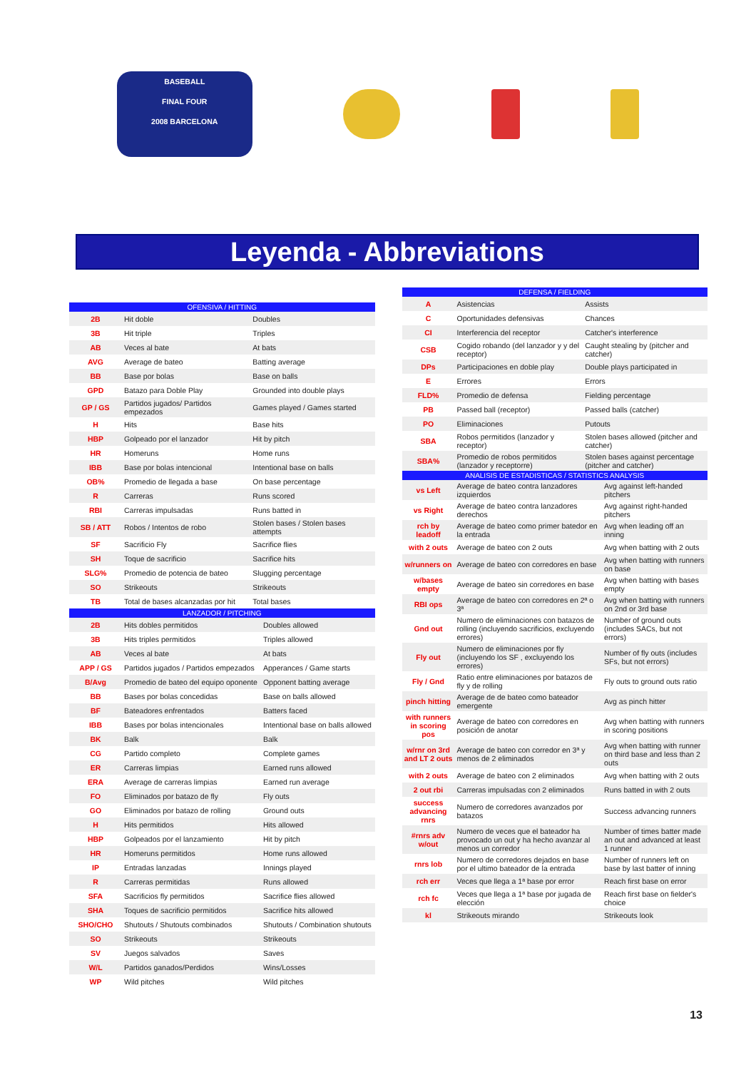BASEBALL
FINAL FOUR
2008 BARCELONA
Leyenda - Abbreviations
| OFENSIVA / HITTING | | |
| --- | --- | --- |
| 2B | Hit doble | Doubles |
| 3B | Hit triple | Triples |
| AB | Veces al bate | At bats |
| AVG | Average de bateo | Batting average |
| BB | Base por bolas | Base on balls |
| GPD | Batazo para Doble Play | Grounded into double plays |
| GP / GS | Partidos jugados/ Partidos empezados | Games played / Games started |
| H | Hits | Base hits |
| HBP | Golpeado por el lanzador | Hit by pitch |
| HR | Homeruns | Home runs |
| IBB | Base por bolas intencional | Intentional base on balls |
| OB% | Promedio de llegada a base | On base percentage |
| R | Carreras | Runs scored |
| RBI | Carreras impulsadas | Runs batted in |
| SB / ATT | Robos / Intentos de robo | Stolen bases / Stolen bases attempts |
| SF | Sacrificio Fly | Sacrifice flies |
| SH | Toque de sacrificio | Sacrifice hits |
| SLG% | Promedio de potencia de bateo | Slugging percentage |
| SO | Strikeouts | Strikeouts |
| TB | Total de bases alcanzadas por hit | Total bases |
| LANZADOR / PITCHING | | |
| --- | --- | --- |
| 2B | Hits dobles permitidos | Doubles allowed |
| 3B | Hits triples permitidos | Triples allowed |
| AB | Veces al bate | At bats |
| APP / GS | Partidos jugados / Partidos empezados | Apperances / Game starts |
| B/Avg | Promedio de bateo del equipo oponente | Opponent batting average |
| BB | Bases por bolas concedidas | Base on balls allowed |
| BF | Bateadores enfrentados | Batters faced |
| IBB | Bases por bolas intencionales | Intentional base on balls allowed |
| BK | Balk | Balk |
| CG | Partido completo | Complete games |
| ER | Carreras limpias | Earned runs allowed |
| ERA | Average de carreras limpias | Earned run average |
| FO | Eliminados por batazo de fly | Fly outs |
| GO | Eliminados por batazo de rolling | Ground outs |
| H | Hits permitidos | Hits allowed |
| HBP | Golpeados por el lanzamiento | Hit by pitch |
| HR | Homeruns permitidos | Home runs allowed |
| IP | Entradas lanzadas | Innings played |
| R | Carreras permitidas | Runs allowed |
| SFA | Sacrificios fly permitidos | Sacrifice flies allowed |
| SHA | Toques de sacrificio permitidos | Sacrifice hits allowed |
| SHO/CHO | Shutouts / Shutouts combinados | Shutouts / Combination shutouts |
| SO | Strikeouts | Strikeouts |
| SV | Juegos salvados | Saves |
| W/L | Partidos ganados/Perdidos | Wins/Losses |
| WP | Wild pitches | Wild pitches |
| DEFENSA / FIELDING | | |
| --- | --- | --- |
| A | Asistencias | Assists |
| C | Oportunidades defensivas | Chances |
| CI | Interferencia del receptor | Catcher's interference |
| CSB | Cogido robando (del lanzador y y del receptor) | Caught stealing by (pitcher and catcher) |
| DPs | Participaciones en doble play | Double plays participated in |
| E | Errores | Errors |
| FLD% | Promedio de defensa | Fielding percentage |
| PB | Passed ball (receptor) | Passed balls (catcher) |
| PO | Eliminaciones | Putouts |
| SBA | Robos permitidos (lanzador y receptor) | Stolen bases allowed (pitcher and catcher) |
| SBA% | Promedio de robos permitidos (lanzador y receptorre) | Stolen bases against percentage (pitcher and catcher) |
| ANALISIS DE ESTADISTICAS / STATISTICS ANALYSIS | | |
| --- | --- | --- |
| vs Left | Average de bateo contra lanzadores izquierdos | Avg against left-handed pitchers |
| vs Right | Average de bateo contra lanzadores derechos | Avg against right-handed pitchers |
| rch by leadoff | Average de bateo como primer batedor en la entrada | Avg when leading off an inning |
| with 2 outs | Average de bateo con 2 outs | Avg when batting with 2 outs |
| w/runners on | Average de bateo con corredores en base | Avg when batting with runners on base |
| w/bases empty | Average de bateo sin corredores en base | Avg when batting with bases empty |
| RBI ops | Average de bateo con corredores en 2ª o 3ª | Avg when batting with runners on 2nd or 3rd base |
| Gnd out | Numero de eliminaciones con batazos de rolling (incluyendo sacrificios, excluyendo errores) | Number of ground outs (includes SACs, but not errors) |
| Fly out | Numero de eliminaciones por fly (incluyendo los SF , excluyendo los errores) | Number of fly outs (includes SFs, but not errors) |
| Fly / Gnd | Ratio entre eliminaciones por batazos de fly y de rolling | Fly outs to ground outs ratio |
| pinch hitting | Average de de bateo como bateador emergente | Avg as pinch hitter |
| with runners in scoring pos | Average de bateo con corredores en posición de anotar | Avg when batting with runners in scoring positions |
| w/rnr on 3rd and LT 2 outs | Average de bateo con corredor en 3ª y menos de 2 eliminados | Avg when batting with runner on third base and less than 2 outs |
| with 2 outs | Average de bateo con 2 eliminados | Avg when batting with 2 outs |
| 2 out rbi | Carreras impulsadas con 2 eliminados | Runs batted in with 2 outs |
| success advancing rnrs | Numero de corredores avanzados por batazos | Success advancing runners |
| #rnrs adv w/out | Numero de veces que el bateador ha provocado un out y ha hecho avanzar al menos un corredor | Number of times batter made an out and advanced at least 1 runner |
| rnrs lob | Numero de corredores dejados en base por el ultimo bateador de la entrada | Number of runners left on base by last batter of inning |
| rch err | Veces que llega a 1ª base por error | Reach first base on error |
| rch fc | Veces que llega a 1ª base por jugada de elección | Reach first base on fielder's choice |
| kl | Strikeouts mirando | Strikeouts look |
13